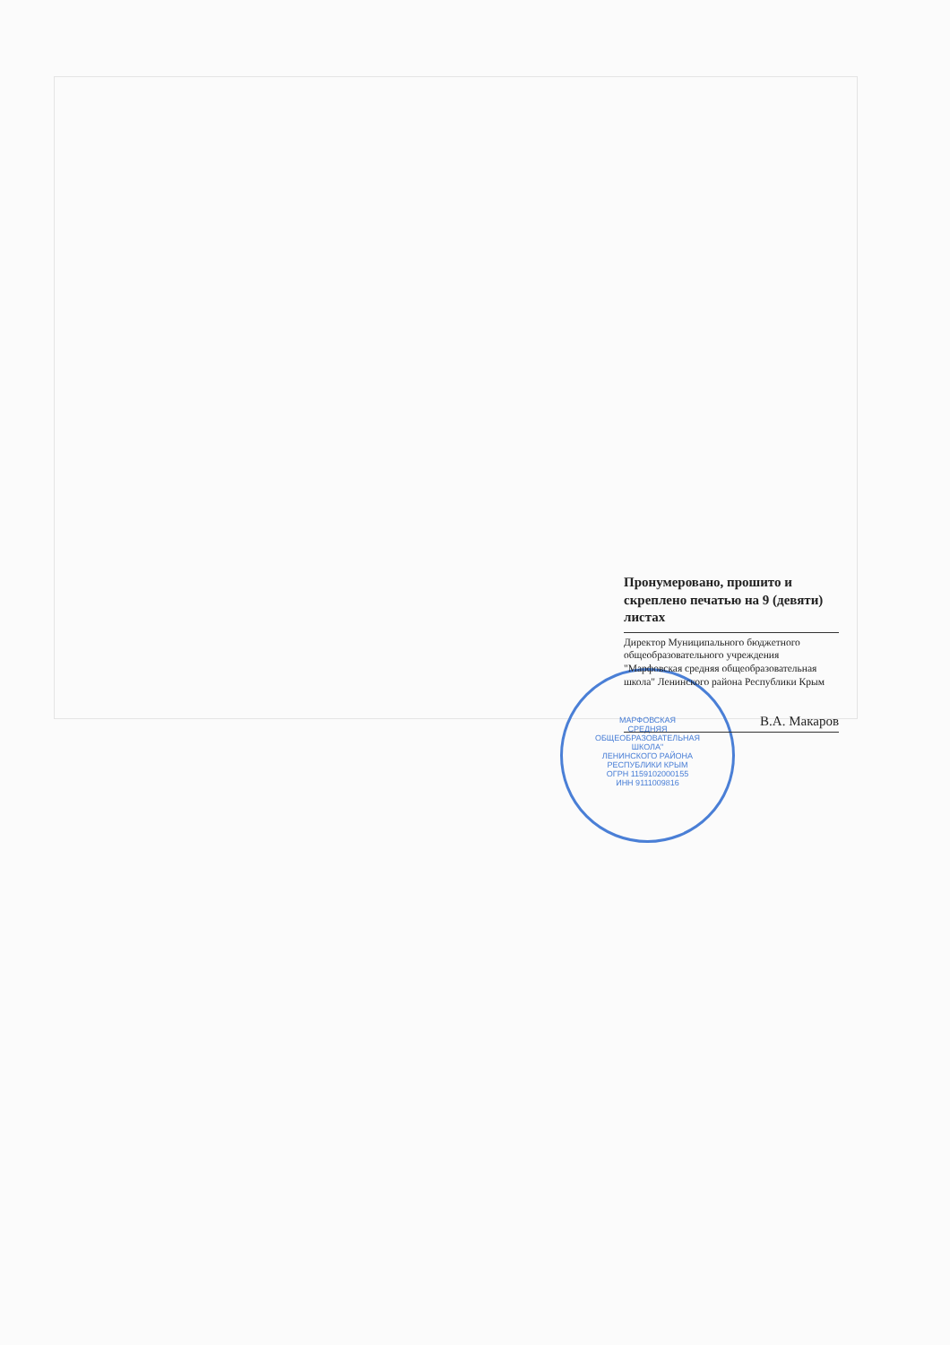МАРФОВСКАЯ
СРЕДНЯЯ
ОБЩЕОБРАЗОВАТЕЛЬНАЯ
ШКОЛА"
ЛЕНИНСКОГО РАЙОНА
РЕСПУБЛИКИ КРЫМ
ОГРН 1159102000155
ИНН 9111009816
Пронумеровано, прошито и скреплено печатью на 9 (девяти) листах
Директор Муниципального бюджетного общеобразовательного учреждения "Марфовская средняя общеобразовательная школа" Ленинского района Республики Крым
В.А. Макаров